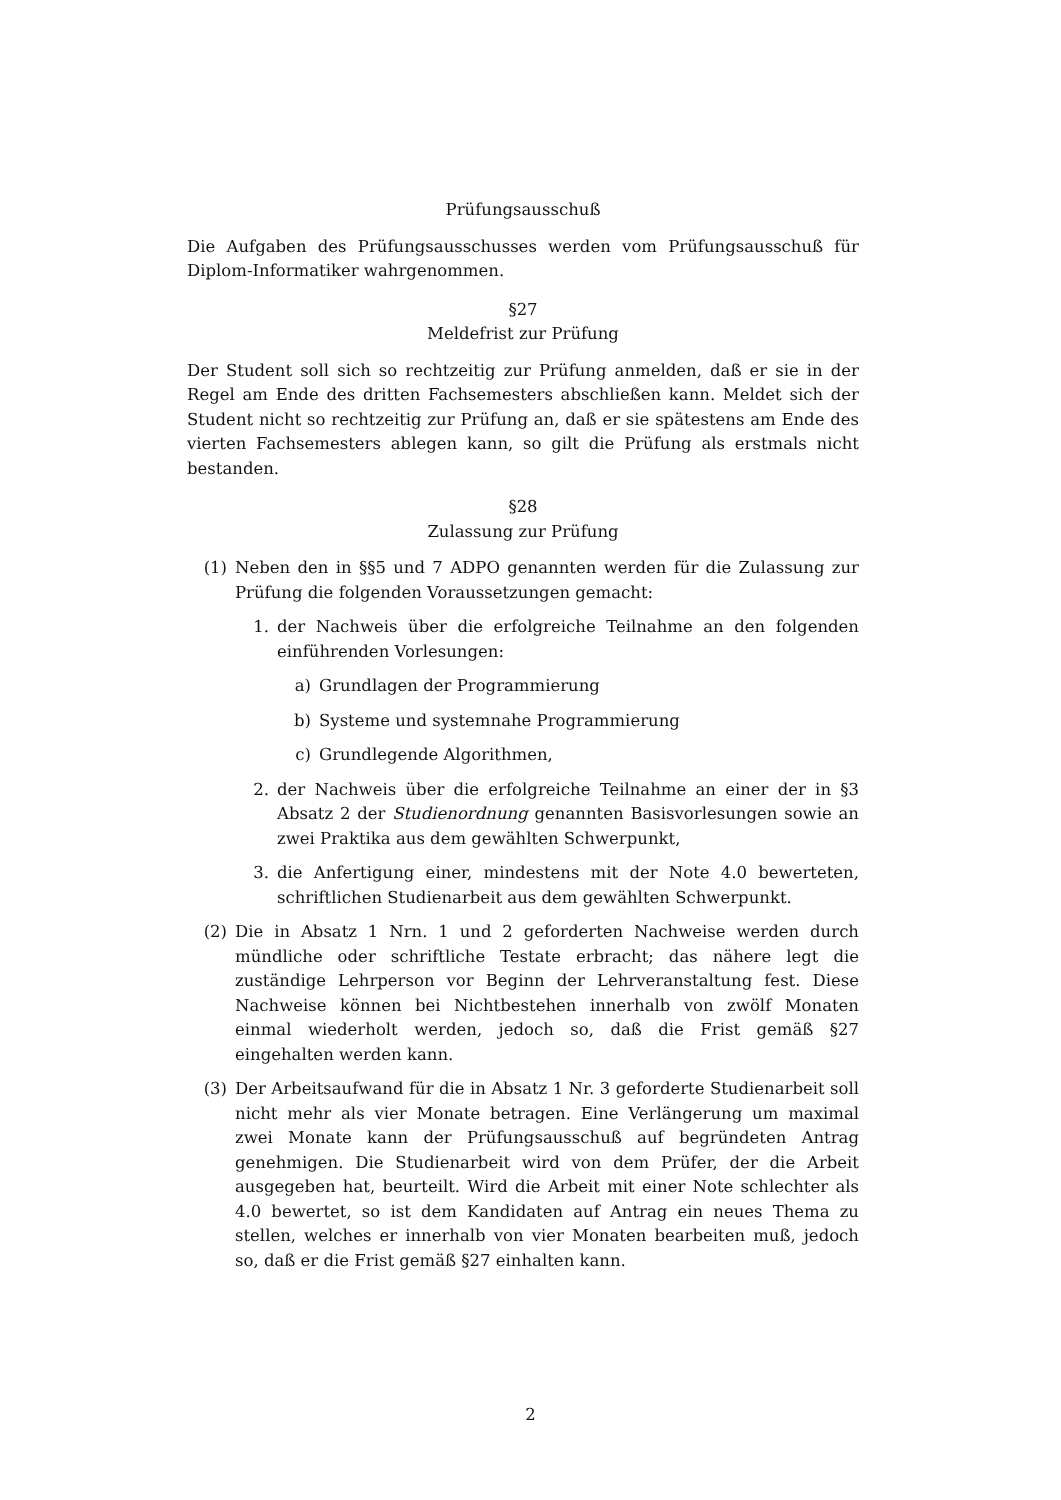Prüfungsausschuß
Die Aufgaben des Prüfungsausschusses werden vom Prüfungsausschuß für Diplom-Informatiker wahrgenommen.
§27
Meldefrist zur Prüfung
Der Student soll sich so rechtzeitig zur Prüfung anmelden, daß er sie in der Regel am Ende des dritten Fachsemesters abschließen kann. Meldet sich der Student nicht so rechtzeitig zur Prüfung an, daß er sie spätestens am Ende des vierten Fachsemesters ablegen kann, so gilt die Prüfung als erstmals nicht bestanden.
§28
Zulassung zur Prüfung
(1) Neben den in §§5 und 7 ADPO genannten werden für die Zulassung zur Prüfung die folgenden Voraussetzungen gemacht:
1. der Nachweis über die erfolgreiche Teilnahme an den folgenden einführenden Vorlesungen:
a) Grundlagen der Programmierung
b) Systeme und systemnahe Programmierung
c) Grundlegende Algorithmen,
2. der Nachweis über die erfolgreiche Teilnahme an einer der in §3 Absatz 2 der Studienordnung genannten Basisvorlesungen sowie an zwei Praktika aus dem gewählten Schwerpunkt,
3. die Anfertigung einer, mindestens mit der Note 4.0 bewerteten, schriftlichen Studienarbeit aus dem gewählten Schwerpunkt.
(2) Die in Absatz 1 Nrn. 1 und 2 geforderten Nachweise werden durch mündliche oder schriftliche Testate erbracht; das nähere legt die zuständige Lehrperson vor Beginn der Lehrveranstaltung fest. Diese Nachweise können bei Nichtbestehen innerhalb von zwölf Monaten einmal wiederholt werden, jedoch so, daß die Frist gemäß §27 eingehalten werden kann.
(3) Der Arbeitsaufwand für die in Absatz 1 Nr. 3 geforderte Studienarbeit soll nicht mehr als vier Monate betragen. Eine Verlängerung um maximal zwei Monate kann der Prüfungsausschuß auf begründeten Antrag genehmigen. Die Studienarbeit wird von dem Prüfer, der die Arbeit ausgegeben hat, beurteilt. Wird die Arbeit mit einer Note schlechter als 4.0 bewertet, so ist dem Kandidaten auf Antrag ein neues Thema zu stellen, welches er innerhalb von vier Monaten bearbeiten muß, jedoch so, daß er die Frist gemäß §27 einhalten kann.
2